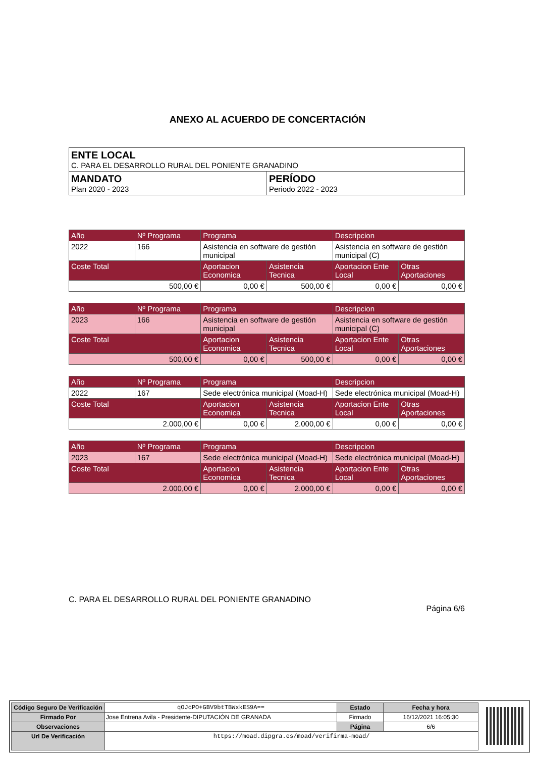ANEXO AL ACUERDO DE CONCERTACIÓN
| ENTE LOCAL C. PARA EL DESARROLLO RURAL DEL PONIENTE GRANADINO | |
| MANDATO Plan 2020 - 2023 | PERÍODO Periodo 2022 - 2023 |
| Año | Nº Programa | Programa | | Descripcion | |
| --- | --- | --- | --- | --- | --- |
| 2022 | 166 | Asistencia en software de gestión municipal | | Asistencia en software de gestión municipal (C) | |
| Coste Total | | Aportacion Economica | Asistencia Tecnica | Aportacion Ente Local | Otras Aportaciones |
| 500,00 € | | 0,00 € | 500,00 € | 0,00 € | 0,00 € |
| Año | Nº Programa | Programa | | Descripcion | |
| --- | --- | --- | --- | --- | --- |
| 2023 | 166 | Asistencia en software de gestión municipal | | Asistencia en software de gestión municipal (C) | |
| Coste Total | | Aportacion Economica | Asistencia Tecnica | Aportacion Ente Local | Otras Aportaciones |
| 500,00 € | | 0,00 € | 500,00 € | 0,00 € | 0,00 € |
| Año | Nº Programa | Programa | | Descripcion | |
| --- | --- | --- | --- | --- | --- |
| 2022 | 167 | Sede electrónica municipal (Moad-H) | | Sede electrónica municipal (Moad-H) | |
| Coste Total | | Aportacion Economica | Asistencia Tecnica | Aportacion Ente Local | Otras Aportaciones |
| 2.000,00 € | | 0,00 € | 2.000,00 € | 0,00 € | 0,00 € |
| Año | Nº Programa | Programa | | Descripcion | |
| --- | --- | --- | --- | --- | --- |
| 2023 | 167 | Sede electrónica municipal (Moad-H) | | Sede electrónica municipal (Moad-H) | |
| Coste Total | | Aportacion Economica | Asistencia Tecnica | Aportacion Ente Local | Otras Aportaciones |
| 2.000,00 € | | 0,00 € | 2.000,00 € | 0,00 € | 0,00 € |
C. PARA EL DESARROLLO RURAL DEL PONIENTE GRANADINO
Página 6/6
| Código Seguro De Verificación | qOJcPO+GBV9btTBWxkES9A== | Estado | Fecha y hora |
| Firmado Por | Jose Entrena Avila - Presidente-DIPUTACIÓN DE GRANADA | Firmado | 16/12/2021 16:05:30 |
| Observaciones | | Página | 6/6 |
| Url De Verificación | https://moad.dipgra.es/moad/verifirma-moad/ | | |